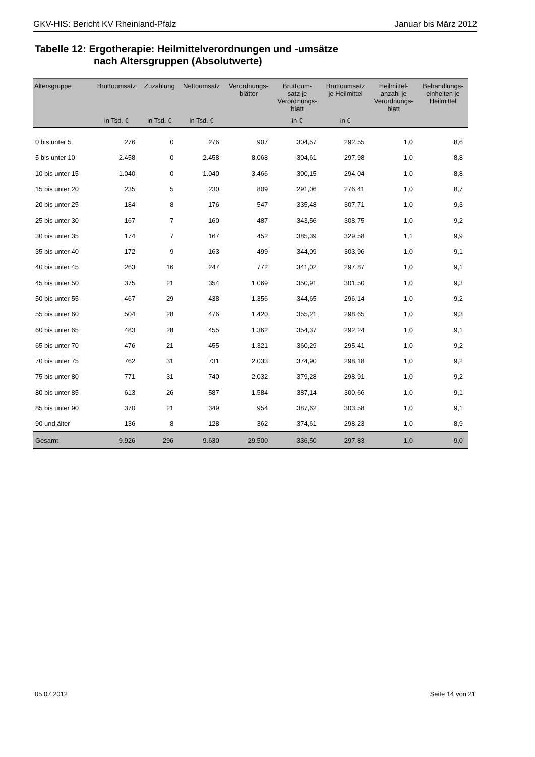GKV-HIS: Bericht KV Rheinland-Pfalz Januar bis März 2012
Tabelle 12: Ergotherapie: Heilmittelverordnungen und -umsätze
nach Altersgruppen (Absolutwerte)
| Altersgruppe | Bruttoumsatz | Zuzahlung | Nettoumsatz | Verordnungs- blätter | Bruttoum- satz je Verordnungs- blatt | Bruttoumsatz je Heilmittel | Heilmittel- anzahl je Verordnungs- blatt | Behandlungs- einheiten je Heilmittel |
| --- | --- | --- | --- | --- | --- | --- | --- | --- |
| | in Tsd. € | in Tsd. € | in Tsd. € | | in € | in € | | |
| 0 bis unter 5 | 276 | 0 | 276 | 907 | 304,57 | 292,55 | 1,0 | 8,6 |
| 5 bis unter 10 | 2.458 | 0 | 2.458 | 8.068 | 304,61 | 297,98 | 1,0 | 8,8 |
| 10 bis unter 15 | 1.040 | 0 | 1.040 | 3.466 | 300,15 | 294,04 | 1,0 | 8,8 |
| 15 bis unter 20 | 235 | 5 | 230 | 809 | 291,06 | 276,41 | 1,0 | 8,7 |
| 20 bis unter 25 | 184 | 8 | 176 | 547 | 335,48 | 307,71 | 1,0 | 9,3 |
| 25 bis unter 30 | 167 | 7 | 160 | 487 | 343,56 | 308,75 | 1,0 | 9,2 |
| 30 bis unter 35 | 174 | 7 | 167 | 452 | 385,39 | 329,58 | 1,1 | 9,9 |
| 35 bis unter 40 | 172 | 9 | 163 | 499 | 344,09 | 303,96 | 1,0 | 9,1 |
| 40 bis unter 45 | 263 | 16 | 247 | 772 | 341,02 | 297,87 | 1,0 | 9,1 |
| 45 bis unter 50 | 375 | 21 | 354 | 1.069 | 350,91 | 301,50 | 1,0 | 9,3 |
| 50 bis unter 55 | 467 | 29 | 438 | 1.356 | 344,65 | 296,14 | 1,0 | 9,2 |
| 55 bis unter 60 | 504 | 28 | 476 | 1.420 | 355,21 | 298,65 | 1,0 | 9,3 |
| 60 bis unter 65 | 483 | 28 | 455 | 1.362 | 354,37 | 292,24 | 1,0 | 9,1 |
| 65 bis unter 70 | 476 | 21 | 455 | 1.321 | 360,29 | 295,41 | 1,0 | 9,2 |
| 70 bis unter 75 | 762 | 31 | 731 | 2.033 | 374,90 | 298,18 | 1,0 | 9,2 |
| 75 bis unter 80 | 771 | 31 | 740 | 2.032 | 379,28 | 298,91 | 1,0 | 9,2 |
| 80 bis unter 85 | 613 | 26 | 587 | 1.584 | 387,14 | 300,66 | 1,0 | 9,1 |
| 85 bis unter 90 | 370 | 21 | 349 | 954 | 387,62 | 303,58 | 1,0 | 9,1 |
| 90 und älter | 136 | 8 | 128 | 362 | 374,61 | 298,23 | 1,0 | 8,9 |
| Gesamt | 9.926 | 296 | 9.630 | 29.500 | 336,50 | 297,83 | 1,0 | 9,0 |
05.07.2012 Seite 14 von 21